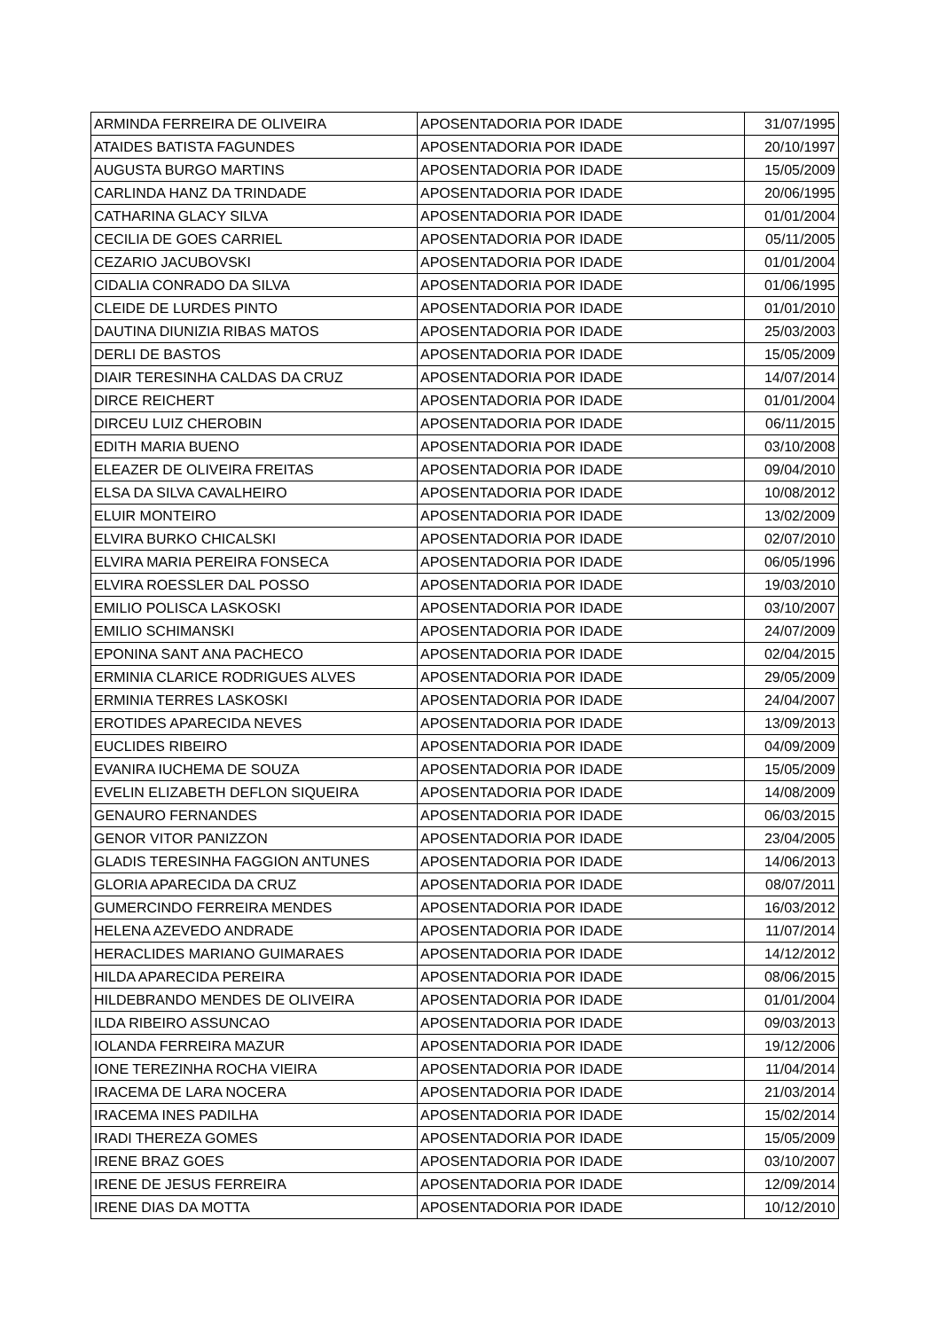| ARMINDA FERREIRA DE OLIVEIRA | APOSENTADORIA POR IDADE | 31/07/1995 |
| ATAIDES BATISTA FAGUNDES | APOSENTADORIA POR IDADE | 20/10/1997 |
| AUGUSTA BURGO MARTINS | APOSENTADORIA POR IDADE | 15/05/2009 |
| CARLINDA HANZ DA TRINDADE | APOSENTADORIA POR IDADE | 20/06/1995 |
| CATHARINA GLACY SILVA | APOSENTADORIA POR IDADE | 01/01/2004 |
| CECILIA DE GOES CARRIEL | APOSENTADORIA POR IDADE | 05/11/2005 |
| CEZARIO JACUBOVSKI | APOSENTADORIA POR IDADE | 01/01/2004 |
| CIDALIA CONRADO DA SILVA | APOSENTADORIA POR IDADE | 01/06/1995 |
| CLEIDE DE LURDES PINTO | APOSENTADORIA POR IDADE | 01/01/2010 |
| DAUTINA DIUNIZIA RIBAS MATOS | APOSENTADORIA POR IDADE | 25/03/2003 |
| DERLI DE BASTOS | APOSENTADORIA POR IDADE | 15/05/2009 |
| DIAIR TERESINHA CALDAS DA CRUZ | APOSENTADORIA POR IDADE | 14/07/2014 |
| DIRCE REICHERT | APOSENTADORIA POR IDADE | 01/01/2004 |
| DIRCEU LUIZ CHEROBIN | APOSENTADORIA POR IDADE | 06/11/2015 |
| EDITH MARIA BUENO | APOSENTADORIA POR IDADE | 03/10/2008 |
| ELEAZER DE OLIVEIRA FREITAS | APOSENTADORIA POR IDADE | 09/04/2010 |
| ELSA DA SILVA CAVALHEIRO | APOSENTADORIA POR IDADE | 10/08/2012 |
| ELUIR MONTEIRO | APOSENTADORIA POR IDADE | 13/02/2009 |
| ELVIRA BURKO CHICALSKI | APOSENTADORIA POR IDADE | 02/07/2010 |
| ELVIRA MARIA PEREIRA FONSECA | APOSENTADORIA POR IDADE | 06/05/1996 |
| ELVIRA ROESSLER DAL POSSO | APOSENTADORIA POR IDADE | 19/03/2010 |
| EMILIO POLISCA LASKOSKI | APOSENTADORIA POR IDADE | 03/10/2007 |
| EMILIO SCHIMANSKI | APOSENTADORIA POR IDADE | 24/07/2009 |
| EPONINA SANT ANA PACHECO | APOSENTADORIA POR IDADE | 02/04/2015 |
| ERMINIA CLARICE RODRIGUES ALVES | APOSENTADORIA POR IDADE | 29/05/2009 |
| ERMINIA TERRES LASKOSKI | APOSENTADORIA POR IDADE | 24/04/2007 |
| EROTIDES APARECIDA NEVES | APOSENTADORIA POR IDADE | 13/09/2013 |
| EUCLIDES RIBEIRO | APOSENTADORIA POR IDADE | 04/09/2009 |
| EVANIRA IUCHEMA DE SOUZA | APOSENTADORIA POR IDADE | 15/05/2009 |
| EVELIN ELIZABETH DEFLON SIQUEIRA | APOSENTADORIA POR IDADE | 14/08/2009 |
| GENAURO FERNANDES | APOSENTADORIA POR IDADE | 06/03/2015 |
| GENOR VITOR PANIZZON | APOSENTADORIA POR IDADE | 23/04/2005 |
| GLADIS TERESINHA FAGGION ANTUNES | APOSENTADORIA POR IDADE | 14/06/2013 |
| GLORIA APARECIDA DA CRUZ | APOSENTADORIA POR IDADE | 08/07/2011 |
| GUMERCINDO FERREIRA MENDES | APOSENTADORIA POR IDADE | 16/03/2012 |
| HELENA AZEVEDO ANDRADE | APOSENTADORIA POR IDADE | 11/07/2014 |
| HERACLIDES MARIANO GUIMARAES | APOSENTADORIA POR IDADE | 14/12/2012 |
| HILDA APARECIDA PEREIRA | APOSENTADORIA POR IDADE | 08/06/2015 |
| HILDEBRANDO MENDES DE OLIVEIRA | APOSENTADORIA POR IDADE | 01/01/2004 |
| ILDA RIBEIRO ASSUNCAO | APOSENTADORIA POR IDADE | 09/03/2013 |
| IOLANDA FERREIRA MAZUR | APOSENTADORIA POR IDADE | 19/12/2006 |
| IONE TEREZINHA ROCHA VIEIRA | APOSENTADORIA POR IDADE | 11/04/2014 |
| IRACEMA DE LARA NOCERA | APOSENTADORIA POR IDADE | 21/03/2014 |
| IRACEMA INES PADILHA | APOSENTADORIA POR IDADE | 15/02/2014 |
| IRADI THEREZA GOMES | APOSENTADORIA POR IDADE | 15/05/2009 |
| IRENE BRAZ GOES | APOSENTADORIA POR IDADE | 03/10/2007 |
| IRENE DE JESUS FERREIRA | APOSENTADORIA POR IDADE | 12/09/2014 |
| IRENE DIAS DA MOTTA | APOSENTADORIA POR IDADE | 10/12/2010 |